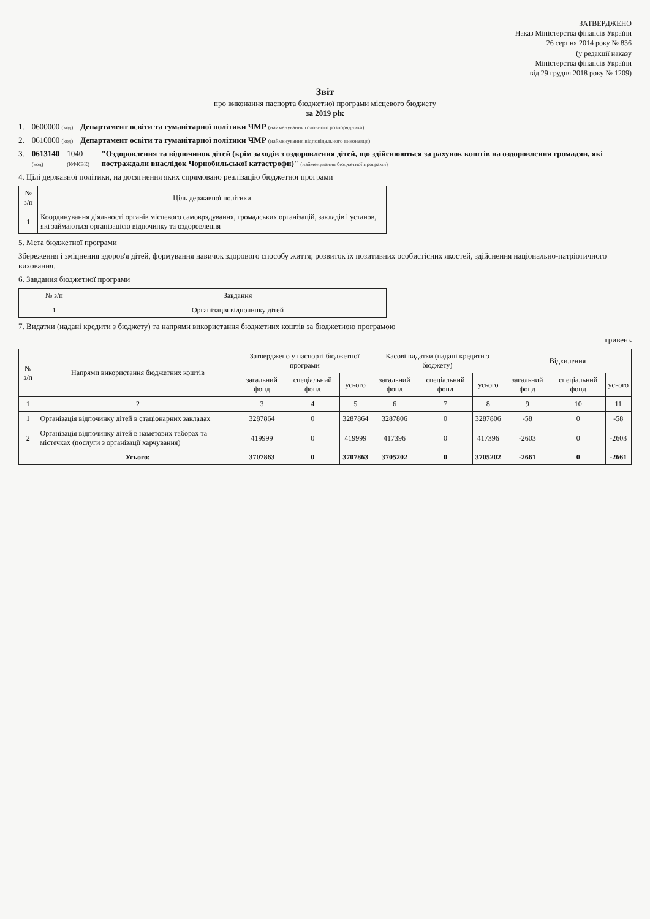ЗАТВЕРДЖЕНО
Наказ Міністерства фінансів України
26 серпня 2014 року № 836
(у редакції наказу
Міністерства фінансів України
від 29 грудня 2018 року № 1209)
Звіт
про виконання паспорта бюджетної програми місцевого бюджету
за 2019 рік
1. 0600000 (код) Департамент освіти та гуманітарної політики ЧМР (найменування головного розпорядника)
2. 0610000 (код) Департамент освіти та гуманітарної політики ЧМР (найменування відповідального виконавця)
3. 0613140 (код) 1040 (КФКВК) "Оздоровлення та відпочинок дітей (крім заходів з оздоровлення дітей, що здійснюються за рахунок коштів на оздоровлення громадян, які постраждали внаслідок Чорнобильської катастрофи)" (найменування бюджетної програми)
4. Цілі державної політики, на досягнення яких спрямовано реалізацію бюджетної програми
| № з/п | Ціль державної політики |
| --- | --- |
| 1 | Координування діяльності органів місцевого самоврядування, громадських організацій, закладів і установ, які займаються організацією відпочинку та оздоровлення |
5. Мета бюджетної програми
Збереження і зміцнення здоров'я дітей, формування навичок здорового способу життя; розвиток їх позитивних особистісних якостей, здійснення національно-патріотичного виховання.
6. Завдання бюджетної програми
| № з/п | Завдання |
| --- | --- |
| 1 | Організація відпочинку дітей |
7. Видатки (надані кредити з бюджету) та напрями використання бюджетних коштів за бюджетною програмою
гривень
| № з/п | Напрями використання бюджетних коштів | Затверджено у паспорті бюджетної програми | | | Касові видатки (надані кредити з бюджету) | | | Відхилення | | |
| --- | --- | --- | --- | --- | --- | --- | --- | --- | --- | --- |
| | | загальний фонд | спеціальний фонд | усього | загальний фонд | спеціальний фонд | усього | загальний фонд | спеціальний фонд | усього |
| 1 | 2 | 3 | 4 | 5 | 6 | 7 | 8 | 9 | 10 | 11 |
| 1 | Організація відпочинку дітей в стаціонарних закладах | 3287864 | 0 | 3287864 | 3287806 | 0 | 3287806 | -58 | 0 | -58 |
| 2 | Організація відпочинку дітей в наметових таборах та містечках (послуги з організації харчування) | 419999 | 0 | 419999 | 417396 | 0 | 417396 | -2603 | 0 | -2603 |
| | Усього: | 3707863 | 0 | 3707863 | 3705202 | 0 | 3705202 | -2661 | 0 | -2661 |